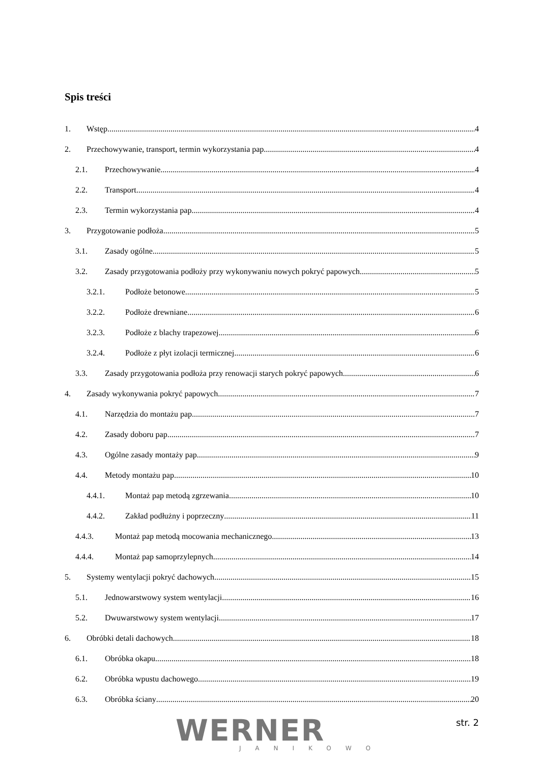Spis treści
1. Wstęp 4
2. Przechowywanie, transport, termin wykorzystania pap 4
2.1. Przechowywanie 4
2.2. Transport 4
2.3. Termin wykorzystania pap 4
3. Przygotowanie podłoża 5
3.1. Zasady ogólne 5
3.2. Zasady przygotowania podłoży przy wykonywaniu nowych pokryć papowych 5
3.2.1. Podłoże betonowe 5
3.2.2. Podłoże drewniane 6
3.2.3. Podłoże z blachy trapezowej 6
3.2.4. Podłoże z płyt izolacji termicznej 6
3.3. Zasady przygotowania podłoża przy renowacji starych pokryć papowych 6
4. Zasady wykonywania pokryć papowych 7
4.1. Narzędzia do montażu pap 7
4.2. Zasady doboru pap 7
4.3. Ogólne zasady montaży pap 9
4.4. Metody montażu pap 10
4.4.1. Montaż pap metodą zgrzewania 10
4.4.2. Zakład podłużny i poprzeczny 11
4.4.3. Montaż pap metodą mocowania mechanicznego 13
4.4.4. Montaż pap samoprzylepnych 14
5. Systemy wentylacji pokryć dachowych 15
5.1. Jednowarstwowy system wentylacji 16
5.2. Dwuwarstwowy system wentylacji 17
6. Obróbki detali dachowych 18
6.1. Obróbka okapu 18
6.2. Obróbka wpustu dachowego 19
6.3. Obróbka ściany 20
WERNER JANIKOWO
str. 2